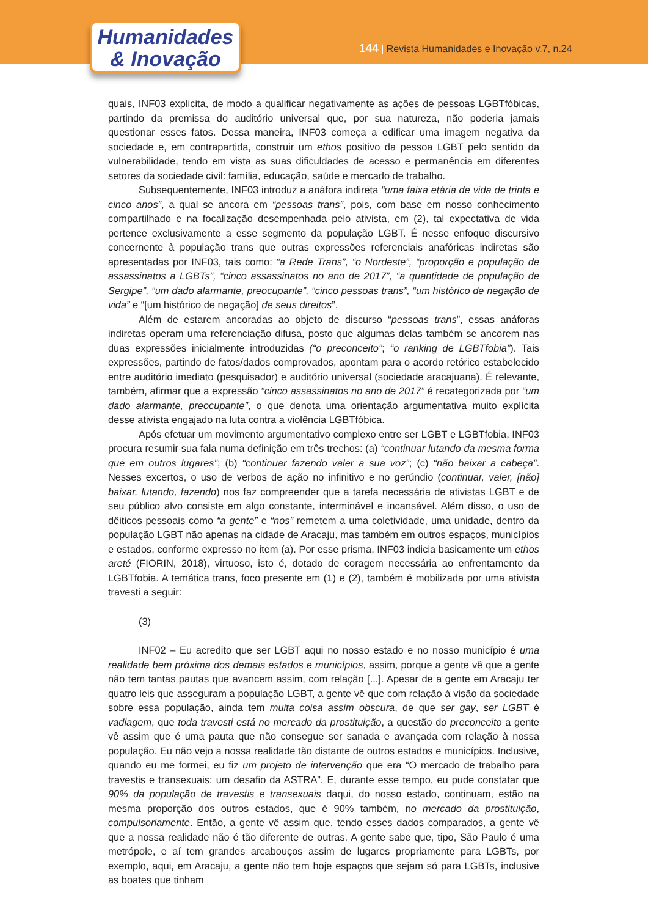Humanidades
& Inovação
144 | Revista Humanidades e Inovação v.7, n.24
quais, INF03 explicita, de modo a qualificar negativamente as ações de pessoas LGBTfóbicas, partindo da premissa do auditório universal que, por sua natureza, não poderia jamais questionar esses fatos. Dessa maneira, INF03 começa a edificar uma imagem negativa da sociedade e, em contrapartida, construir um ethos positivo da pessoa LGBT pelo sentido da vulnerabilidade, tendo em vista as suas dificuldades de acesso e permanência em diferentes setores da sociedade civil: família, educação, saúde e mercado de trabalho.
Subsequentemente, INF03 introduz a anáfora indireta “uma faixa etária de vida de trinta e cinco anos”, a qual se ancora em “pessoas trans”, pois, com base em nosso conhecimento compartilhado e na focalização desempenhada pelo ativista, em (2), tal expectativa de vida pertence exclusivamente a esse segmento da população LGBT. É nesse enfoque discursivo concernente à população trans que outras expressões referenciais anafóricas indiretas são apresentadas por INF03, tais como: “a Rede Trans”, “o Nordeste”, “proporção e população de assassinatos a LGBTs”, “cinco assassinatos no ano de 2017”, “a quantidade de população de Sergipe”, “um dado alarmante, preocupante”, “cinco pessoas trans”, “um histórico de negação de vida” e “[um histórico de negação] de seus direitos”.
Além de estarem ancoradas ao objeto de discurso “pessoas trans”, essas anáforas indiretas operam uma referenciação difusa, posto que algumas delas também se ancorem nas duas expressões inicialmente introduzidas (“o preconceito”; “o ranking de LGBTfobia”). Tais expressões, partindo de fatos/dados comprovados, apontam para o acordo retórico estabelecido entre auditório imediato (pesquisador) e auditório universal (sociedade aracajuana). É relevante, também, afirmar que a expressão “cinco assassinatos no ano de 2017” é recategorizada por “um dado alarmante, preocupante”, o que denota uma orientação argumentativa muito explícita desse ativista engajado na luta contra a violência LGBTfóbica.
Após efetuar um movimento argumentativo complexo entre ser LGBT e LGBTfobia, INF03 procura resumir sua fala numa definição em três trechos: (a) “continuar lutando da mesma forma que em outros lugares”; (b) “continuar fazendo valer a sua voz”; (c) “não baixar a cabeça”. Nesses excertos, o uso de verbos de ação no infinitivo e no gerúndio (continuar, valer, [não] baixar, lutando, fazendo) nos faz compreender que a tarefa necessária de ativistas LGBT e de seu público alvo consiste em algo constante, interminável e incansável. Além disso, o uso de dêiticos pessoais como “a gente” e “nos” remetem a uma coletividade, uma unidade, dentro da população LGBT não apenas na cidade de Aracaju, mas também em outros espaços, municípios e estados, conforme expresso no item (a). Por esse prisma, INF03 indicia basicamente um ethos areté (FIORIN, 2018), virtuoso, isto é, dotado de coragem necessária ao enfrentamento da LGBTfobia. A temática trans, foco presente em (1) e (2), também é mobilizada por uma ativista travesti a seguir:
(3)
INF02 – Eu acredito que ser LGBT aqui no nosso estado e no nosso município é uma realidade bem próxima dos demais estados e municípios, assim, porque a gente vê que a gente não tem tantas pautas que avancem assim, com relação [...]. Apesar de a gente em Aracaju ter quatro leis que asseguram a população LGBT, a gente vê que com relação à visão da sociedade sobre essa população, ainda tem muita coisa assim obscura, de que ser gay, ser LGBT é vadiagem, que toda travesti está no mercado da prostituição, a questão do preconceito a gente vê assim que é uma pauta que não consegue ser sanada e avançada com relação à nossa população. Eu não vejo a nossa realidade tão distante de outros estados e municípios. Inclusive, quando eu me formei, eu fiz um projeto de intervenção que era “O mercado de trabalho para travestis e transexuais: um desafio da ASTRA”. E, durante esse tempo, eu pude constatar que 90% da população de travestis e transexuais daqui, do nosso estado, continuam, estão na mesma proporção dos outros estados, que é 90% também, no mercado da prostituição, compulsoriamente. Então, a gente vê assim que, tendo esses dados comparados, a gente vê que a nossa realidade não é tão diferente de outras. A gente sabe que, tipo, São Paulo é uma metrópole, e aí tem grandes arcabouços assim de lugares propriamente para LGBTs, por exemplo, aqui, em Aracaju, a gente não tem hoje espaços que sejam só para LGBTs, inclusive as boates que tinham